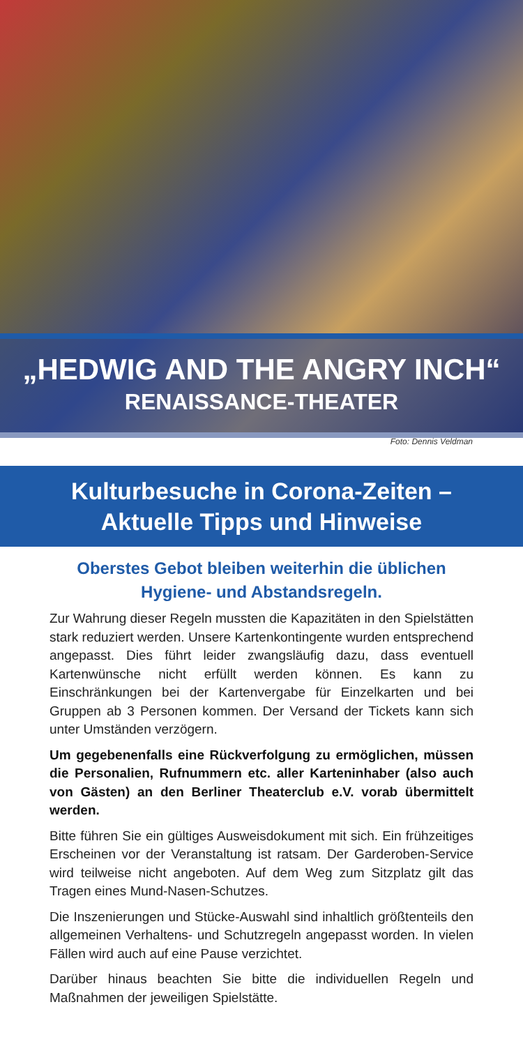„HEDWIG AND THE ANGRY INCH“
RENAISSANCE-THEATER
Foto: Dennis Veldman
Kulturbesuche in Corona-Zeiten –
Aktuelle Tipps und Hinweise
Oberstes Gebot bleiben weiterhin die üblichen Hygiene- und Abstandsregeln.
Zur Wahrung dieser Regeln mussten die Kapazitäten in den Spielstätten stark reduziert werden. Unsere Kartenkontingente wurden entsprechend angepasst. Dies führt leider zwangsläufig dazu, dass eventuell Kartenwünsche nicht erfüllt werden können. Es kann zu Einschränkungen bei der Kartenvergabe für Einzelkarten und bei Gruppen ab 3 Personen kommen. Der Versand der Tickets kann sich unter Umständen verzögern.
Um gegebenenfalls eine Rückverfolgung zu ermöglichen, müssen die Personalien, Rufnummern etc. aller Karteninhaber (also auch von Gästen) an den Berliner Theaterclub e.V. vorab übermittelt werden.
Bitte führen Sie ein gültiges Ausweisdokument mit sich. Ein frühzeitiges Erscheinen vor der Veranstaltung ist ratsam. Der Garderoben-Service wird teilweise nicht angeboten. Auf dem Weg zum Sitzplatz gilt das Tragen eines Mund-Nasen-Schutzes.
Die Inszenierungen und Stücke-Auswahl sind inhaltlich größtenteils den allgemeinen Verhaltens- und Schutzregeln angepasst worden. In vielen Fällen wird auch auf eine Pause verzichtet.
Darüber hinaus beachten Sie bitte die individuellen Regeln und Maßnahmen der jeweiligen Spielstätte.